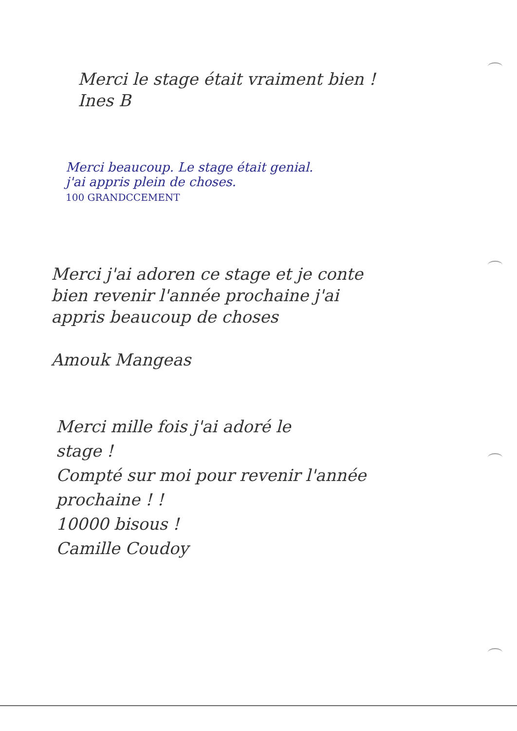Merci le stage était vraiment bien !
Ines B
Merci beaucoup. Le stage était genial.
j'ai appris plein de choses.
100 GRANDCCEMENT
Merci j'ai adoren ce stage et je conte
bien revenir l'année prochaine j'ai
appris beaucoup de choses
Amouk Mangeas
Merci mille fois j'ai adoré le
stage !
Compté sur moi pour revenir l'année
prochaine ! !
10000 bisous !
Camille Coudoy